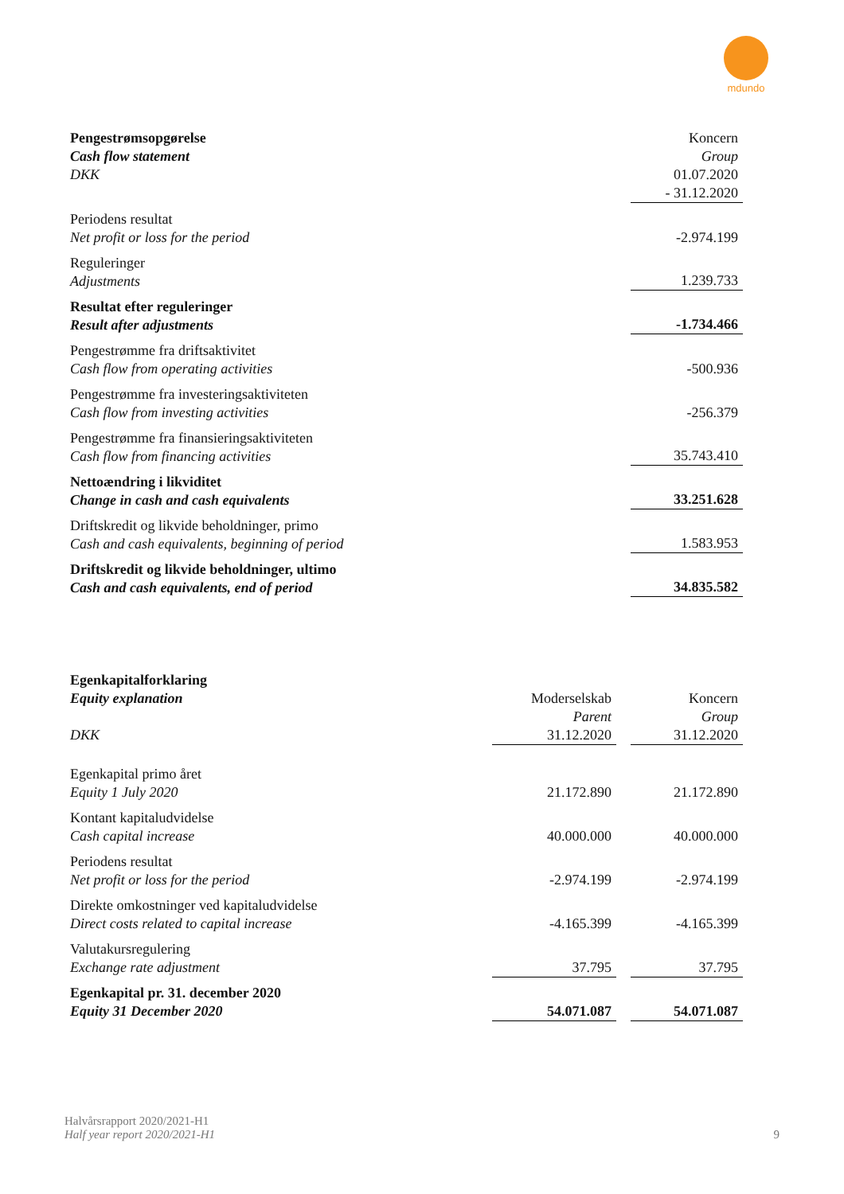mdundo
| Pengestrømsopgørelse Cash flow statement DKK | Koncern Group 01.07.2020 - 31.12.2020 |
| Periodens resultat Net profit or loss for the period | -2.974.199 |
| Reguleringer Adjustments | 1.239.733 |
| Resultat efter reguleringer Result after adjustments | -1.734.466 |
| Pengestrømme fra driftsaktivitet Cash flow from operating activities | -500.936 |
| Pengestrømme fra investeringsaktiviteten Cash flow from investing activities | -256.379 |
| Pengestrømme fra finansieringsaktiviteten Cash flow from financing activities | 35.743.410 |
| Nettoændring i likviditet Change in cash and cash equivalents | 33.251.628 |
| Driftskredit og likvide beholdninger, primo Cash and cash equivalents, beginning of period | 1.583.953 |
| Driftskredit og likvide beholdninger, ultimo Cash and cash equivalents, end of period | 34.835.582 |
| Egenkapitalforklaring Equity explanation DKK | Moderselskab Parent 31.12.2020 | | Koncern Group 31.12.2020 |
| Egenkapital primo året Equity 1 July 2020 | 21.172.890 | | 21.172.890 |
| Kontant kapitaludvidelse Cash capital increase | 40.000.000 | | 40.000.000 |
| Periodens resultat Net profit or loss for the period | -2.974.199 | | -2.974.199 |
| Direkte omkostninger ved kapitaludvidelse Direct costs related to capital increase | -4.165.399 | | -4.165.399 |
| Valutakursregulering Exchange rate adjustment | 37.795 | | 37.795 |
| Egenkapital pr. 31. december 2020 Equity 31 December 2020 | 54.071.087 | | 54.071.087 |
Halvårsrapport 2020/2021-H1
Half year report 2020/2021-H1
9